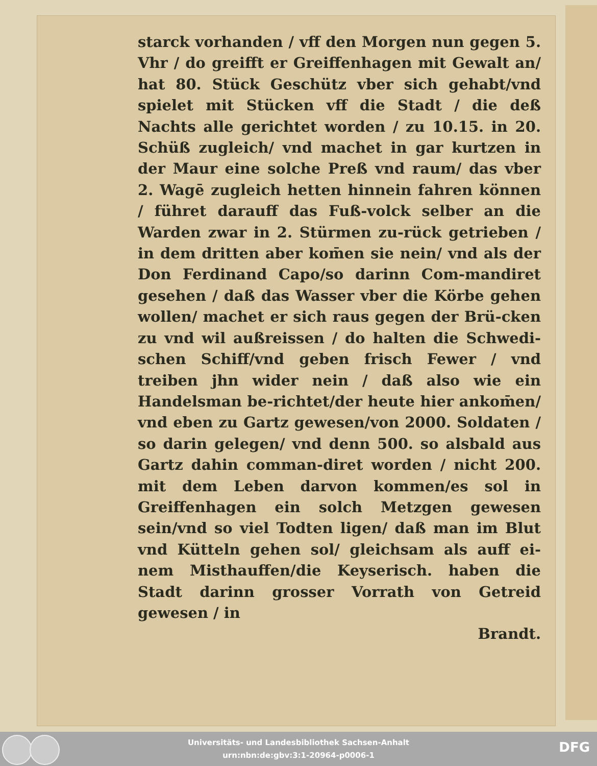starck vorhanden / vff den Morgen nun gegen 5. Vhr / do greifft er Greiffenhagen mit Gewalt an/ hat 80. Stück Geschütz vber sich gehabt/vnd spielet mit Stücken vff die Stadt / die deß Nachts alle gerichtet worden / zu 10.15. in 20. Schüß zugleich/ vnd machet in gar kurtzen in der Maur eine solche Preß vnd raum/ das vber 2. Wagē zugleich hetten hinnein fahren können / führet darauff das Fuß-volck selber an die Warden zwar in 2. Stürmen zu-rück getrieben / in dem dritten aber kom̄en sie nein/ vnd als der Don Ferdinand Capo/so darinn Com-mandiret gesehen / daß das Wasser vber die Körbe gehen wollen/ machet er sich raus gegen der Brü-cken zu vnd wil außreissen / do halten die Schwedi-schen Schiff/vnd geben frisch Fewer / vnd treiben jhn wider nein / daß also wie ein Handelsman be-richtet/der heute hier ankom̄en/ vnd eben zu Gartz gewesen/von 2000. Soldaten / so darin gelegen/ vnd denn 500. so alsbald aus Gartz dahin comman-diret worden / nicht 200. mit dem Leben darvon kommen/es sol in Greiffenhagen ein solch Metzgen gewesen sein/vnd so viel Todten ligen/ daß man im Blut vnd Kütteln gehen sol/ gleichsam als auff ei-nem Misthauffen/die Keyserisch. haben die Stadt darinn grosser Vorrath von Getreid gewesen / in
Brandt.
Universitäts- und Landesbibliothek Sachsen-Anhalt
urn:nbn:de:gbv:3:1-20964-p0006-1
DFG